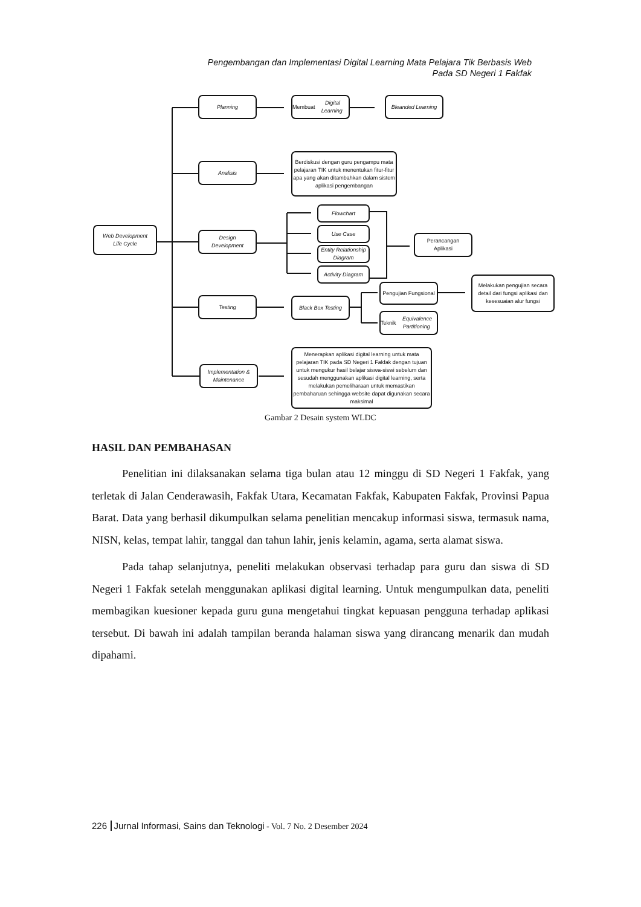Pengembangan dan Implementasi Digital Learning Mata Pelajara Tik Berbasis Web
Pada SD Negeri 1 Fakfak
Web Development
Life Cycle
Planning
Membuat Digital Learning
Bleanded Learning
Analisis
Berdiskusi dengan guru pengampu mata pelajaran TIK untuk menentukan fitur-fitur apa yang akan ditambahkan dalam sistem aplikasi pengembangan
Design
Development
Flowchart
Use Case
Entity Relationship Diagram
Activity Diagram
Perancangan
Aplikasi
Testing Black Box Testing
Pengujian Fungsional
Teknik Equivalence Partitioning
Melakukan pengujian secara detail dari fungsi aplikasi dan kesesuaian alur fungsi
Implementation & Maintenance
Menerapkan aplikasi digital learning untuk mata pelajaran TIK pada SD Negeri 1 Fakfak dengan tujuan untuk mengukur hasil belajar siswa-siswi sebelum dan sesudah menggunakan aplikasi digital learning, serta melakukan pemeliharaan untuk memastikan pembaharuan sehingga website dapat digunakan secara maksimal
Gambar 2 Desain system WLDC
HASIL DAN PEMBAHASAN
Penelitian ini dilaksanakan selama tiga bulan atau 12 minggu di SD Negeri 1 Fakfak, yang terletak di Jalan Cenderawasih, Fakfak Utara, Kecamatan Fakfak, Kabupaten Fakfak, Provinsi Papua Barat. Data yang berhasil dikumpulkan selama penelitian mencakup informasi siswa, termasuk nama, NISN, kelas, tempat lahir, tanggal dan tahun lahir, jenis kelamin, agama, serta alamat siswa.
Pada tahap selanjutnya, peneliti melakukan observasi terhadap para guru dan siswa di SD Negeri 1 Fakfak setelah menggunakan aplikasi digital learning. Untuk mengumpulkan data, peneliti membagikan kuesioner kepada guru guna mengetahui tingkat kepuasan pengguna terhadap aplikasi tersebut. Di bawah ini adalah tampilan beranda halaman siswa yang dirancang menarik dan mudah dipahami.
226 Jurnal Informasi, Sains dan Teknologi - Vol. 7 No. 2 Desember 2024